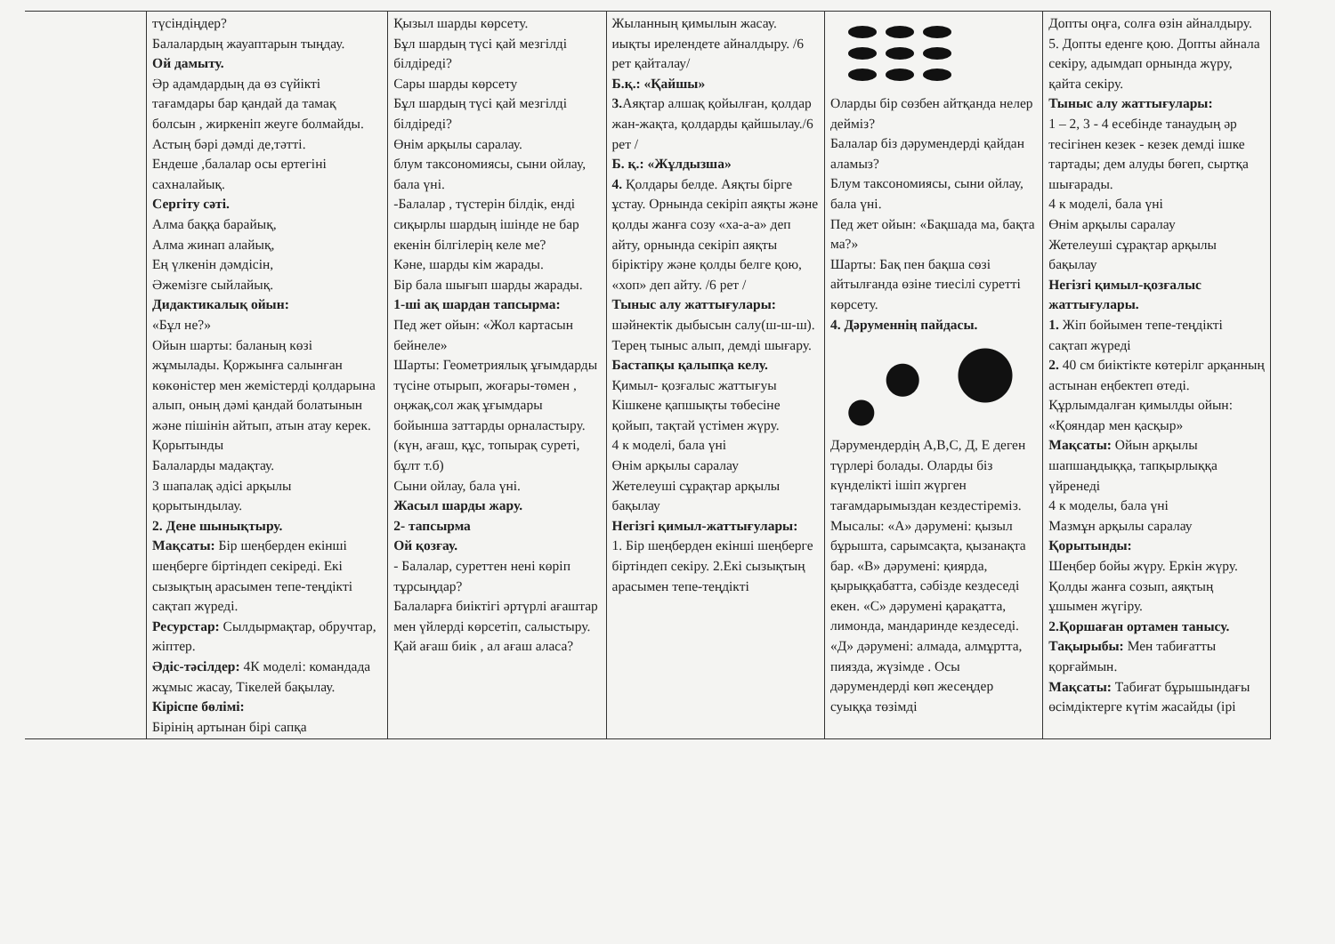| | түсіндіңдер? Балалардың жауаптарын тыңдау. Ой дамыту. Әр адамдардың да өз сүйікті тағамдары бар қандай да тамақ болсын , жиркеніп жеуге болмайды. Астың бәрі дәмді де,тәтті. Ендеше ,балалар осы ертегіні сахналайық. Сергіту сәті. Алма баққа барайық, Алма жинап алайық, Ең үлкенін дәмдісін, Әжемізге сыйлайық. Дидактикалық ойын: «Бұл не?» Ойын шарты: баланың көзі жұмылады. Қоржынға салынған көкөністер мен жемістерді қолдарына алып, оның дәмі қандай болатынын және пішінін айтып, атын атау керек. Қорытынды Балаларды мадақтау. 3 шапалақ әдісі арқылы қорытындылау. 2. Дене шынықтыру. Мақсаты: Бір шеңберден екінші шеңберге біртіндеп секіреді. Екі сызықтың арасымен тепе-теңдікті сақтап жүреді. Ресурстар: Сылдырмақтар, обручтар, жіптер. Әдіс-тәсілдер: 4К моделі: командада жұмыс жасау, Тікелей бақылау. Кіріспе бөлімі: Бірінің артынан бірі сапқа | Қызыл шарды көрсету. Бұл шардың түсі қай мезгілді білдіреді? Сары шарды көрсету Бұл шардың түсі қай мезгілді білдіреді? Өнім арқылы саралау. блум таксономиясы, сыни ойлау, бала үні. -Балалар , түстерін білдік, енді сиқырлы шардың ішінде не бар екенін білгілерің келе ме? Кәне, шарды кім жарады. Бір бала шығып шарды жарады. 1-ші ақ шардан тапсырма: Пед жет ойын: «Жол картасын бейнеле» Шарты: Геометриялық ұғымдарды түсіне отырып, жоғары-төмен , оңжақ,сол жақ ұғымдары бойынша заттарды орналастыру. (күн, ағаш, құс, топырақ суреті, бұлт т.б) Сыни ойлау, бала үні. Жасыл шарды жару. 2- тапсырма Ой қозғау. - Балалар, суреттен нені көріп тұрсыңдар? Балаларға биіктігі әртүрлі ағаштар мен үйлерді көрсетіп, салыстыру. Қай ағаш биік , ал ағаш аласа? | Жыланның қимылын жасау. иықты ирелендете айналдыру. /6 рет қайталау/ Б.қ.: «Қайшы» 3. Аяқтар алшақ қойылған, қолдар жан-жақта, қолдарды қайшылау./6 рет / Б. қ.: «Жұлдызша» 4. Қолдары белде. Аяқты бірге ұстау. Орнында секіріп аяқты және қолды жанға созу «ха-а-а» деп айту, орнында секіріп аяқты біріктіру және қолды белге қою, «хоп» деп айту. /6 рет / Тыныс алу жаттығулары: шәйнектік дыбысын салу(ш-ш-ш). Терең тыныс алып, демді шығару. Бастапқы қалыпқа келу. Қимыл- қозғалыс жаттығуы Кішкене қапшықты төбесіне қойып, тақтай үстімен жүру. 4 к моделі, бала үні Өнім арқылы саралау Жетелеуші сұрақтар арқылы бақылау Негізгі қимыл-жаттығулары: 1. Бір шеңберден екінші шеңберге біртіндеп секіру. 2.Екі сызықтың арасымен тепе-теңдікті | Оларды бір сөзбен айтқанда нелер дейміз? Балалар біз дәрумендерді қайдан аламыз? Блум таксономиясы, сыни ойлау, бала үні. Пед жет ойын: «Бақшада ма, бақта ма?» Шарты: Бақ пен бақша сөзі айтылғанда өзіне тиесілі суретті көрсету. 4. Дәруменнің пайдасы. Дәрумендердің А,В,С, Д, Е деген түрлері болады. Оларды біз күнделікті ішіп жүрген тағамдарымыздан кездестіреміз. Мысалы: «А» дәрумені: қызыл бұрышта, сарымсақта, қызанақта бар. «В» дәрумені: қиярда, қырыққабатта, сәбізде кездеседі екен. «С» дәрумені қарақатта, лимонда, мандаринде кездеседі. «Д» дәрумені: алмада, алмұртта, пиязда, жүзімде . Осы дәрумендерді көп жесеңдер суыққа төзімді | Допты оңға, солға өзін айналдыру. 5. Допты еденге қою. Допты айнала секіру, адымдап орнында жүру, қайта секіру. Тыныс алу жаттығулары: 1 – 2, 3 - 4 есебінде танаудың әр тесігінен кезек - кезек демді ішке тартады; дем алуды бөгеп, сыртқа шығарады. 4 к моделі, бала үні Өнім арқылы саралау Жетелеуші сұрақтар арқылы бақылау Негізгі қимыл-қозғалыс жаттығулары. 1. Жіп бойымен тепе-теңдікті сақтап жүреді 2. 40 см биіктікте көтерілг арқанның астынан еңбектеп өтеді. Құрлымдалған қимылды ойын: «Қояндар мен қасқыр» Мақсаты: Ойын арқылы шапшаңдыққа, тапқырлыққа үйренеді 4 к моделы, бала үні Мазмұн арқылы саралау Қорытынды: Шеңбер бойы жүру. Еркін жүру. Қолды жанға созып, аяқтың ұшымен жүгіру. 2.Қоршаған ортамен танысу. Тақырыбы: Мен табиғатты қорғаймын. Мақсаты: Табиғат бұрышындағы өсімдіктерге күтім жасайды (ірі |